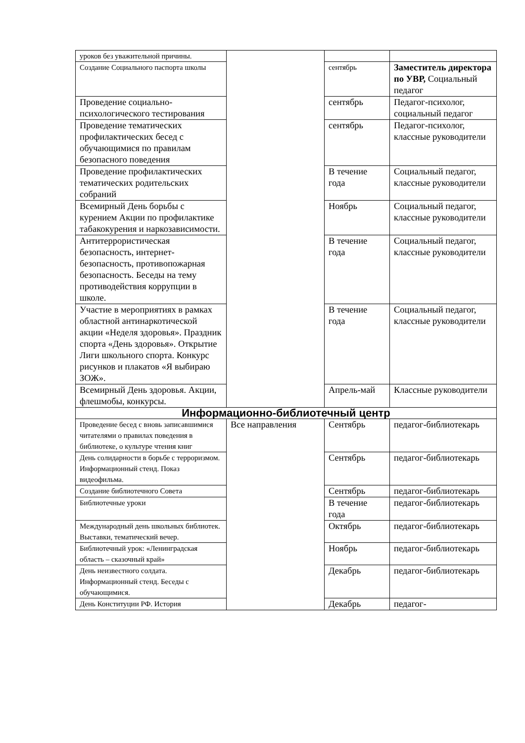| уроков без уважительной причины. | | | |
| Создание Социального паспорта школы | | сентябрь | Заместитель директора по УВР, Социальный педагог |
| Проведение социально-психологического тестирования | | сентябрь | Педагог-психолог, социальный педагог |
| Проведение тематических профилактических бесед с обучающимися по правилам безопасного поведения | | сентябрь | Педагог-психолог, классные руководители |
| Проведение профилактических тематических родительских собраний | | В течение года | Социальный педагог, классные руководители |
| Всемирный День борьбы с курением Акции по профилактике табакокурения и наркозависимости. | | Ноябрь | Социальный педагог, классные руководители |
| Антитеррористическая безопасность, интернет-безопасность, противопожарная безопасность. Беседы на тему противодействия коррупции в школе. | | В течение года | Социальный педагог, классные руководители |
| Участие в мероприятиях в рамках областной антинаркотической акции «Неделя здоровья». Праздник спорта «День здоровья». Открытие Лиги школьного спорта. Конкурс рисунков и плакатов «Я выбираю ЗОЖ». | | В течение года | Социальный педагог, классные руководители |
| Всемирный День здоровья. Акции, флешмобы, конкурсы. | | Апрель-май | Классные руководители |
| Информационно-библиотечный центр | | | |
| Проведение бесед с вновь записавшимися читателями о правилах поведения в библиотеке, о культуре чтения книг | Все направления | Сентябрь | педагог-библиотекарь |
| День солидарности в борьбе с терроризмом. Информационный стенд. Показ видеофильма. | | Сентябрь | педагог-библиотекарь |
| Создание библиотечного Совета | | Сентябрь | педагог-библиотекарь |
| Библиотечные уроки | | В течение года | педагог-библиотекарь |
| Международный день школьных библиотек. Выставки, тематический вечер. | | Октябрь | педагог-библиотекарь |
| Библиотечный урок: «Ленинградская область – сказочный край» | | Ноябрь | педагог-библиотекарь |
| День неизвестного солдата. Информационный стенд. Беседы с обучающимися. | | Декабрь | педагог-библиотекарь |
| День Конституции РФ. История | | Декабрь | педагог- |